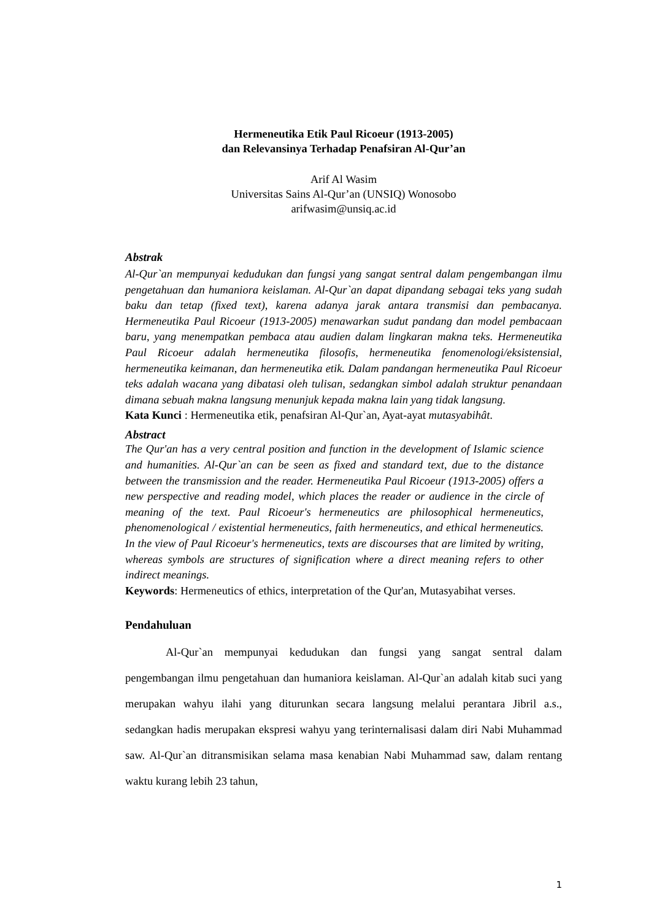Hermeneutika Etik Paul Ricoeur (1913-2005)
dan Relevansinya Terhadap Penafsiran Al-Qur’an
Arif Al Wasim
Universitas Sains Al-Qur’an (UNSIQ) Wonosobo
arifwasim@unsiq.ac.id
Abstrak
Al-Qur`an mempunyai kedudukan dan fungsi yang sangat sentral dalam pengembangan ilmu pengetahuan dan humaniora keislaman. Al-Qur`an dapat dipandang sebagai teks yang sudah baku dan tetap (fixed text), karena adanya jarak antara transmisi dan pembacanya. Hermeneutika Paul Ricoeur (1913-2005) menawarkan sudut pandang dan model pembacaan baru, yang menempatkan pembaca atau audien dalam lingkaran makna teks. Hermeneutika Paul Ricoeur adalah hermeneutika filosofis, hermeneutika fenomenologi/eksistensial, hermeneutika keimanan, dan hermeneutika etik. Dalam pandangan hermeneutika Paul Ricoeur teks adalah wacana yang dibatasi oleh tulisan, sedangkan simbol adalah struktur penandaan dimana sebuah makna langsung menunjuk kepada makna lain yang tidak langsung.
Kata Kunci : Hermeneutika etik, penafsiran Al-Qur`an, Ayat-ayat mutasyabihât.
Abstract
The Qur'an has a very central position and function in the development of Islamic science and humanities. Al-Qur`an can be seen as fixed and standard text, due to the distance between the transmission and the reader. Hermeneutika Paul Ricoeur (1913-2005) offers a new perspective and reading model, which places the reader or audience in the circle of meaning of the text. Paul Ricoeur's hermeneutics are philosophical hermeneutics, phenomenological / existential hermeneutics, faith hermeneutics, and ethical hermeneutics. In the view of Paul Ricoeur's hermeneutics, texts are discourses that are limited by writing, whereas symbols are structures of signification where a direct meaning refers to other indirect meanings.
Keywords: Hermeneutics of ethics, interpretation of the Qur'an, Mutasyabihat verses.
Pendahuluan
Al-Qur`an mempunyai kedudukan dan fungsi yang sangat sentral dalam pengembangan ilmu pengetahuan dan humaniora keislaman. Al-Qur`an adalah kitab suci yang merupakan wahyu ilahi yang diturunkan secara langsung melalui perantara Jibril a.s., sedangkan hadis merupakan ekspresi wahyu yang terinternalisasi dalam diri Nabi Muhammad saw. Al-Qur`an ditransmisikan selama masa kenabian Nabi Muhammad saw, dalam rentang waktu kurang lebih 23 tahun,
1